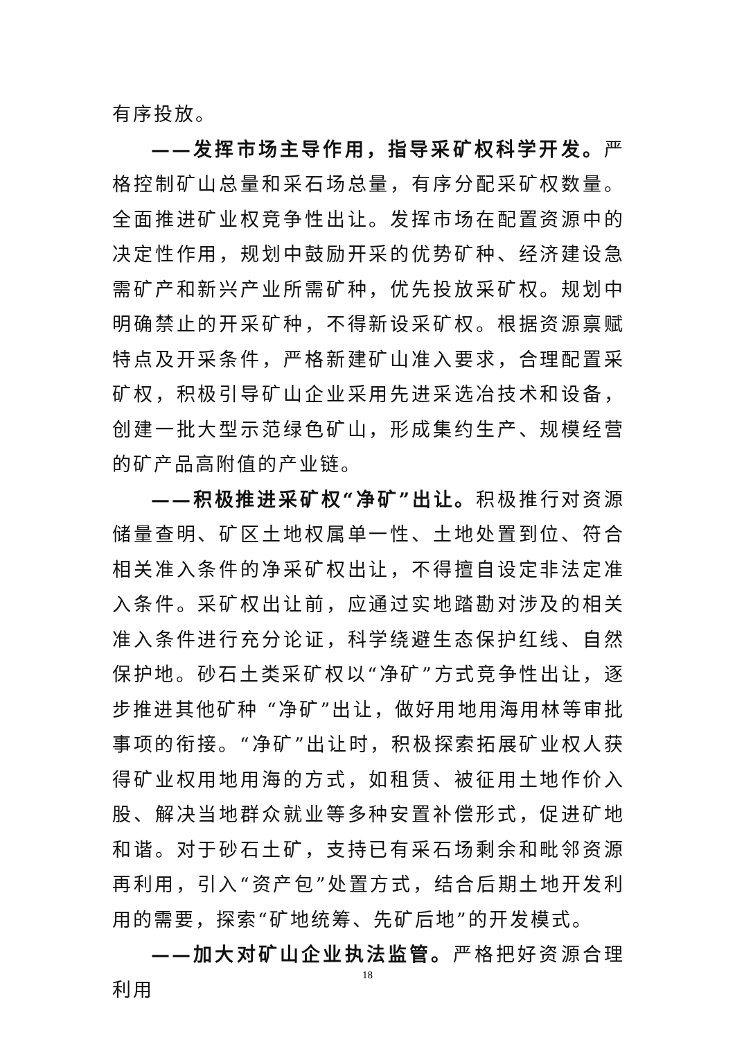有序投放。
——发挥市场主导作用，指导采矿权科学开发。严格控制矿山总量和采石场总量，有序分配采矿权数量。全面推进矿业权竞争性出让。发挥市场在配置资源中的决定性作用，规划中鼓励开采的优势矿种、经济建设急需矿产和新兴产业所需矿种，优先投放采矿权。规划中明确禁止的开采矿种，不得新设采矿权。根据资源禀赋特点及开采条件，严格新建矿山准入要求，合理配置采矿权，积极引导矿山企业采用先进采选冶技术和设备，创建一批大型示范绿色矿山，形成集约生产、规模经营的矿产品高附值的产业链。
——积极推进采矿权“净矿”出让。积极推行对资源储量查明、矿区土地权属单一性、土地处置到位、符合相关准入条件的净采矿权出让，不得擅自设定非法定准入条件。采矿权出让前，应通过实地踏勘对涉及的相关准入条件进行充分论证，科学绕避生态保护红线、自然保护地。砂石土类采矿权以“净矿”方式竞争性出让，逐步推进其他矿种 “净矿”出让，做好用地用海用林等审批事项的衔接。“净矿”出让时，积极探索拓展矿业权人获得矿业权用地用海的方式，如租赁、被征用土地作价入股、解决当地群众就业等多种安置补偿形式，促进矿地和谐。对于砂石土矿，支持已有采石场剩余和毗邻资源再利用，引入“资产包”处置方式，结合后期土地开发利用的需要，探索“矿地统筹、先矿后地”的开发模式。
——加大对矿山企业执法监管。严格把好资源合理利用
18